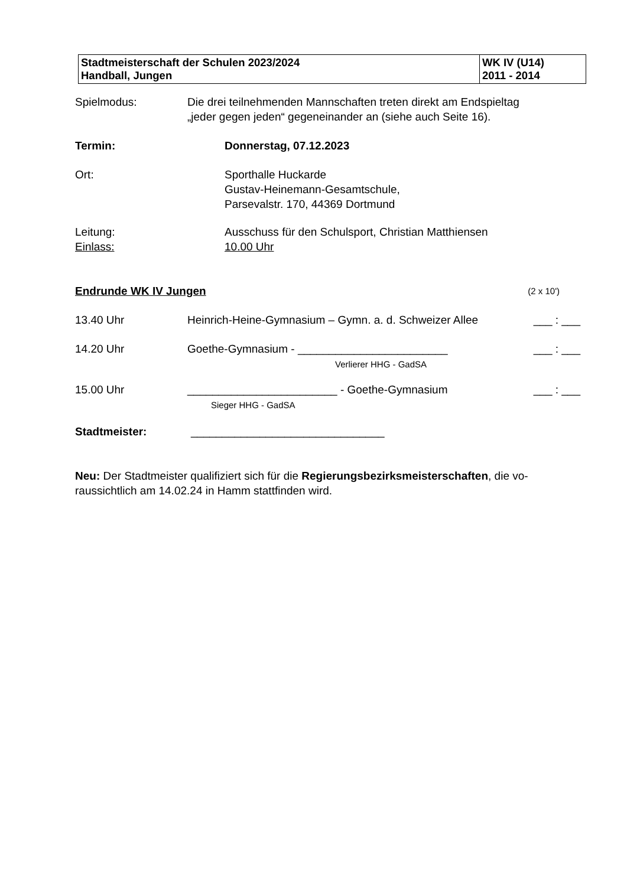| Stadtmeisterschaft der Schulen 2023/2024 Handball, Jungen | WK IV (U14) 2011 - 2014 |
Spielmodus: Die drei teilnehmenden Mannschaften treten direkt am Endspieltag
„jeder gegen jeden“ gegeneinander an (siehe auch Seite 16).
Termin: Donnerstag, 07.12.2023
Ort: Sporthalle Huckarde
Gustav-Heinemann-Gesamtschule,
Parsevalstr. 170, 44369 Dortmund
Leitung:
Einlass:
Ausschuss für den Schulsport, Christian Matthiensen
10.00 Uhr
Endrunde WK IV Jungen (2 x 10')
13.40 Uhr Heinrich-Heine-Gymnasium – Gymn. a. d. Schweizer Allee
___ : ___
14.20 Uhr Goethe-Gymnasium - ________________________
Verlierer HHG - GadSA
___ : ___
15.00 Uhr ________________________ - Goethe-Gymnasium
Sieger HHG - GadSA
___ : ___
Stadtmeister: _______________________________
Neu: Der Stadtmeister qualifiziert sich für die Regierungsbezirksmeisterschaften, die vo-raussichtlich am 14.02.24 in Hamm stattfinden wird.